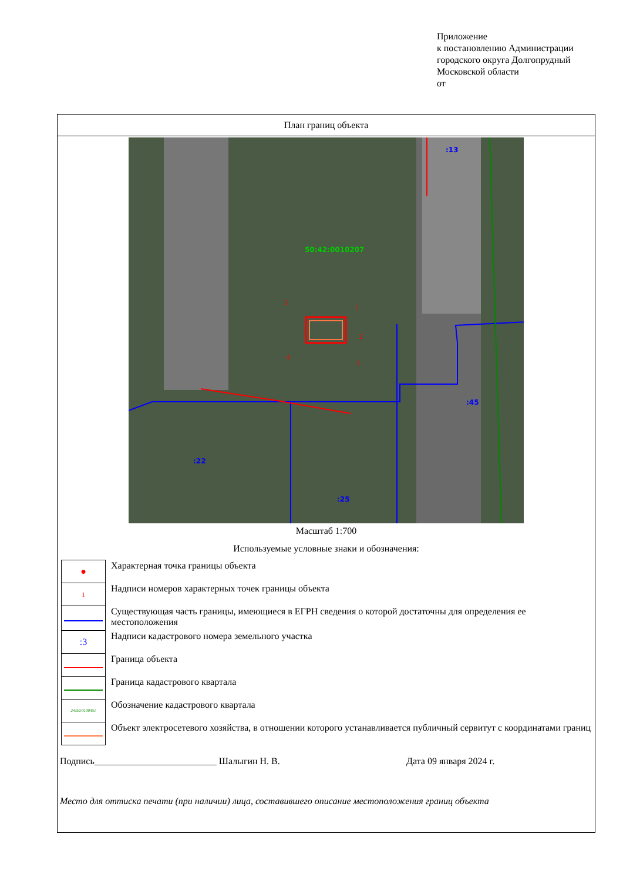Приложение
к постановлению Администрации
городского округа Долгопрудный
Московской области
от
План границ объекта
50:42:0010207
:13
:45
:22
:25
1
2
3
4
5
Масштаб 1:700
Используемые условные знаки и обозначения:
| ● | Характерная точка границы объекта |
| 1 | Надписи номеров характерных точек границы объекта |
| | Существующая часть границы, имеющиеся в ЕГРН сведения о которой достаточны для определения ее местоположения |
| :3 | Надписи кадастрового номера земельного участка |
| | Граница объекта |
| | Граница кадастрового квартала |
| 24:50:0100451 | Обозначение кадастрового квартала |
| | Объект электросетевого хозяйства, в отношении которого устанавливается публичный сервитут с координатами границ |
Подпись__________________________ Шалыгин Н. В. Дата 09 января 2024 г.
Место для оттиска печати (при наличии) лица, составившего описание местоположения границ объекта